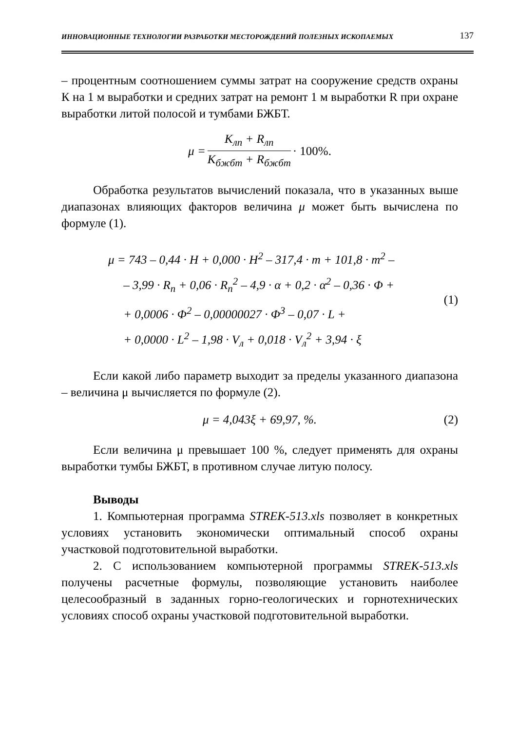ИННОВАЦИОННЫЕ ТЕХНОЛОГИИ РАЗРАБОТКИ МЕСТОРОЖДЕНИЙ ПОЛЕЗНЫХ ИСКОПАЕМЫХ 137
– процентным соотношением суммы затрат на сооружение средств охраны К на 1 м выработки и средних затрат на ремонт 1 м выработки R при охране выработки литой полосой и тумбами БЖБТ.
μ = K<sub>лп</sub> + R<sub>лп</sub> K<sub>бжбт</sub> + R<sub>бжбт</sub> · 100%.
Обработка результатов вычислений показала, что в указанных выше диапазонах влияющих факторов величина μ может быть вычислена по формуле (1).
μ = 743 – 0,44 · H + 0,000 · H<sup>2</sup> – 317,4 · m + 101,8 · m<sup>2</sup> –
– 3,99 · R<sub>п</sub> + 0,06 · R<sub>п</sub><sup>2</sup> – 4,9 · α + 0,2 · α<sup>2</sup> – 0,36 · Φ +
+ 0,0006 · Φ<sup>2</sup> – 0,00000027 · Φ<sup>3</sup> – 0,07 · L +
+ 0,0000 · L<sup>2</sup> – 1,98 · V<sub>л</sub> + 0,018 · V<sub>л</sub><sup>2</sup> + 3,94 · ξ
(1)
Если какой либо параметр выходит за пределы указанного диапазона – величина μ вычисляется по формуле (2).
μ = 4,043ξ + 69,97, %. (2)
Если величина μ превышает 100 %, следует применять для охраны выработки тумбы БЖБТ, в противном случае литую полосу.
Выводы
1. Компьютерная программа STREK-513.xls позволяет в конкретных условиях установить экономически оптимальный способ охраны участковой подготовительной выработки.
2. С использованием компьютерной программы STREK-513.xls получены расчетные формулы, позволяющие установить наиболее целесообразный в заданных горно-геологических и горнотехнических условиях способ охраны участковой подготовительной выработки.